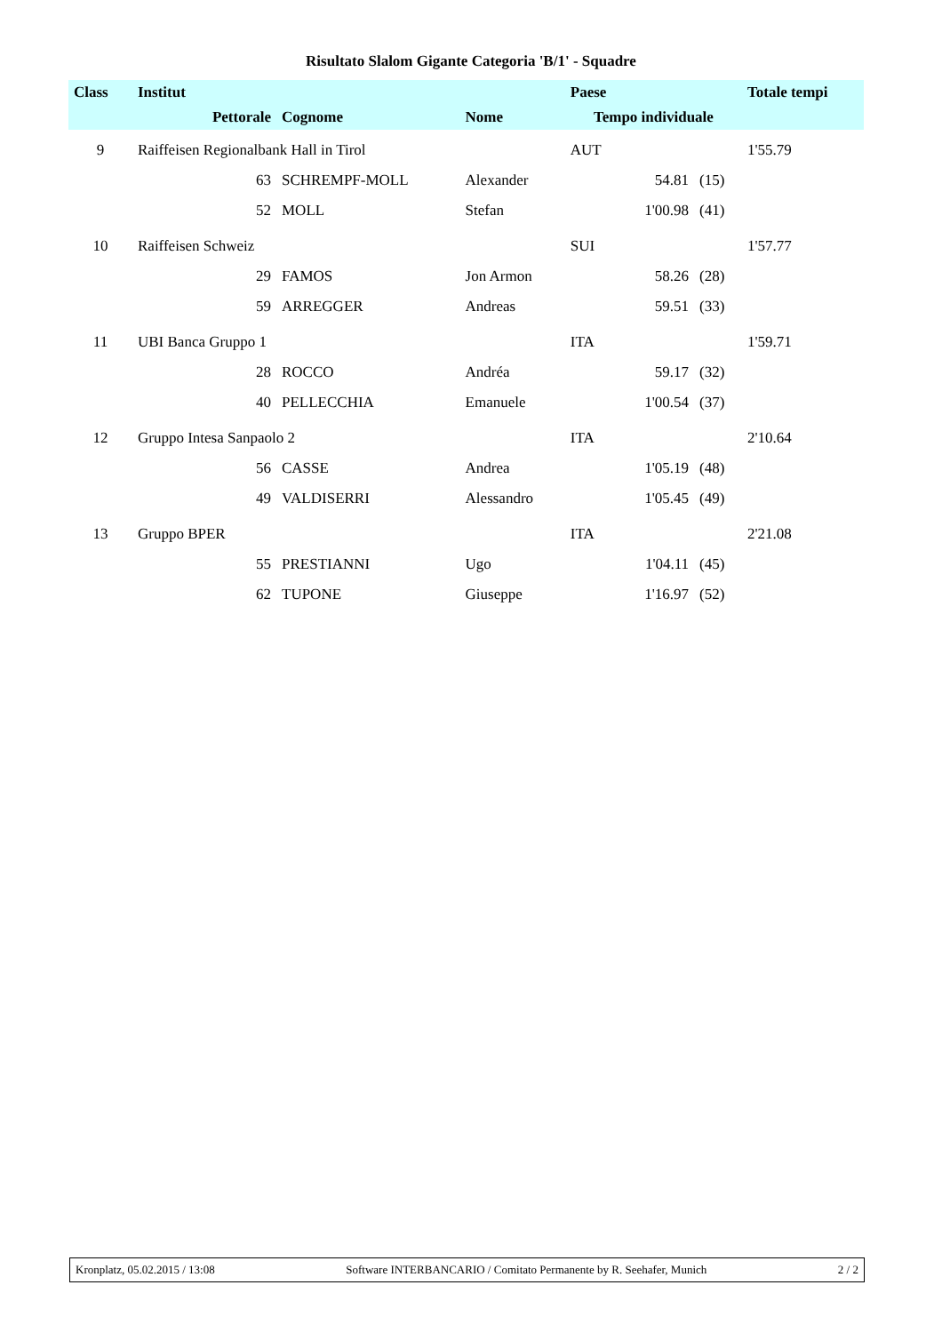Risultato Slalom Gigante Categoria 'B/1' - Squadre
| Class | Institut | | | Paese | | | Totale tempi |
| --- | --- | --- | --- | --- | --- | --- | --- |
| | Pettorale | Cognome | Nome | Tempo individuale | | | |
| 9 | Raiffeisen Regionalbank Hall in Tirol | | | AUT | | | 1'55.79 |
| | 63 | SCHREMPF-MOLL | Alexander | | 54.81 | (15) | |
| | 52 | MOLL | Stefan | | 1'00.98 | (41) | |
| 10 | Raiffeisen Schweiz | | | SUI | | | 1'57.77 |
| | 29 | FAMOS | Jon Armon | | 58.26 | (28) | |
| | 59 | ARREGGER | Andreas | | 59.51 | (33) | |
| 11 | UBI Banca Gruppo 1 | | | ITA | | | 1'59.71 |
| | 28 | ROCCO | Andréa | | 59.17 | (32) | |
| | 40 | PELLECCHIA | Emanuele | | 1'00.54 | (37) | |
| 12 | Gruppo Intesa Sanpaolo 2 | | | ITA | | | 2'10.64 |
| | 56 | CASSE | Andrea | | 1'05.19 | (48) | |
| | 49 | VALDISERRI | Alessandro | | 1'05.45 | (49) | |
| 13 | Gruppo BPER | | | ITA | | | 2'21.08 |
| | 55 | PRESTIANNI | Ugo | | 1'04.11 | (45) | |
| | 62 | TUPONE | Giuseppe | | 1'16.97 | (52) | |
Kronplatz, 05.02.2015 / 13:08 Software INTERBANCARIO / Comitato Permanente by R. Seehafer, Munich 2 / 2